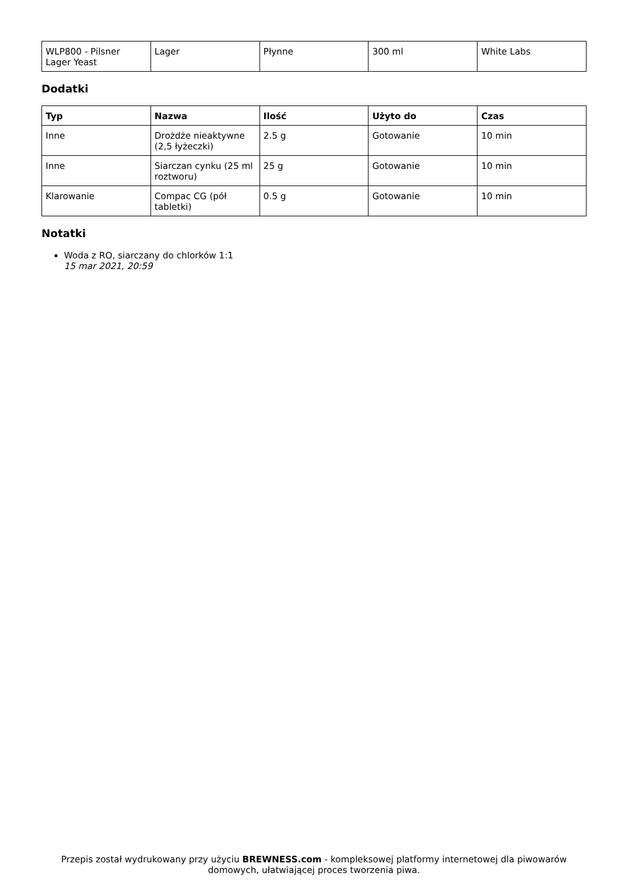| WLP800 - Pilsner Lager Yeast | Lager | Płynne | 300 ml | White Labs |
Dodatki
| Typ | Nazwa | Ilość | Użyto do | Czas |
| --- | --- | --- | --- | --- |
| Inne | Drożdże nieaktywne (2,5 łyżeczki) | 2.5 g | Gotowanie | 10 min |
| Inne | Siarczan cynku (25 ml roztworu) | 25 g | Gotowanie | 10 min |
| Klarowanie | Compac CG (pół tabletki) | 0.5 g | Gotowanie | 10 min |
Notatki
Woda z RO, siarczany do chlorków 1:1
15 mar 2021, 20:59
Przepis został wydrukowany przy użyciu BREWNESS.com - kompleksowej platformy internetowej dla piwowarów domowych, ułatwiającej proces tworzenia piwa.